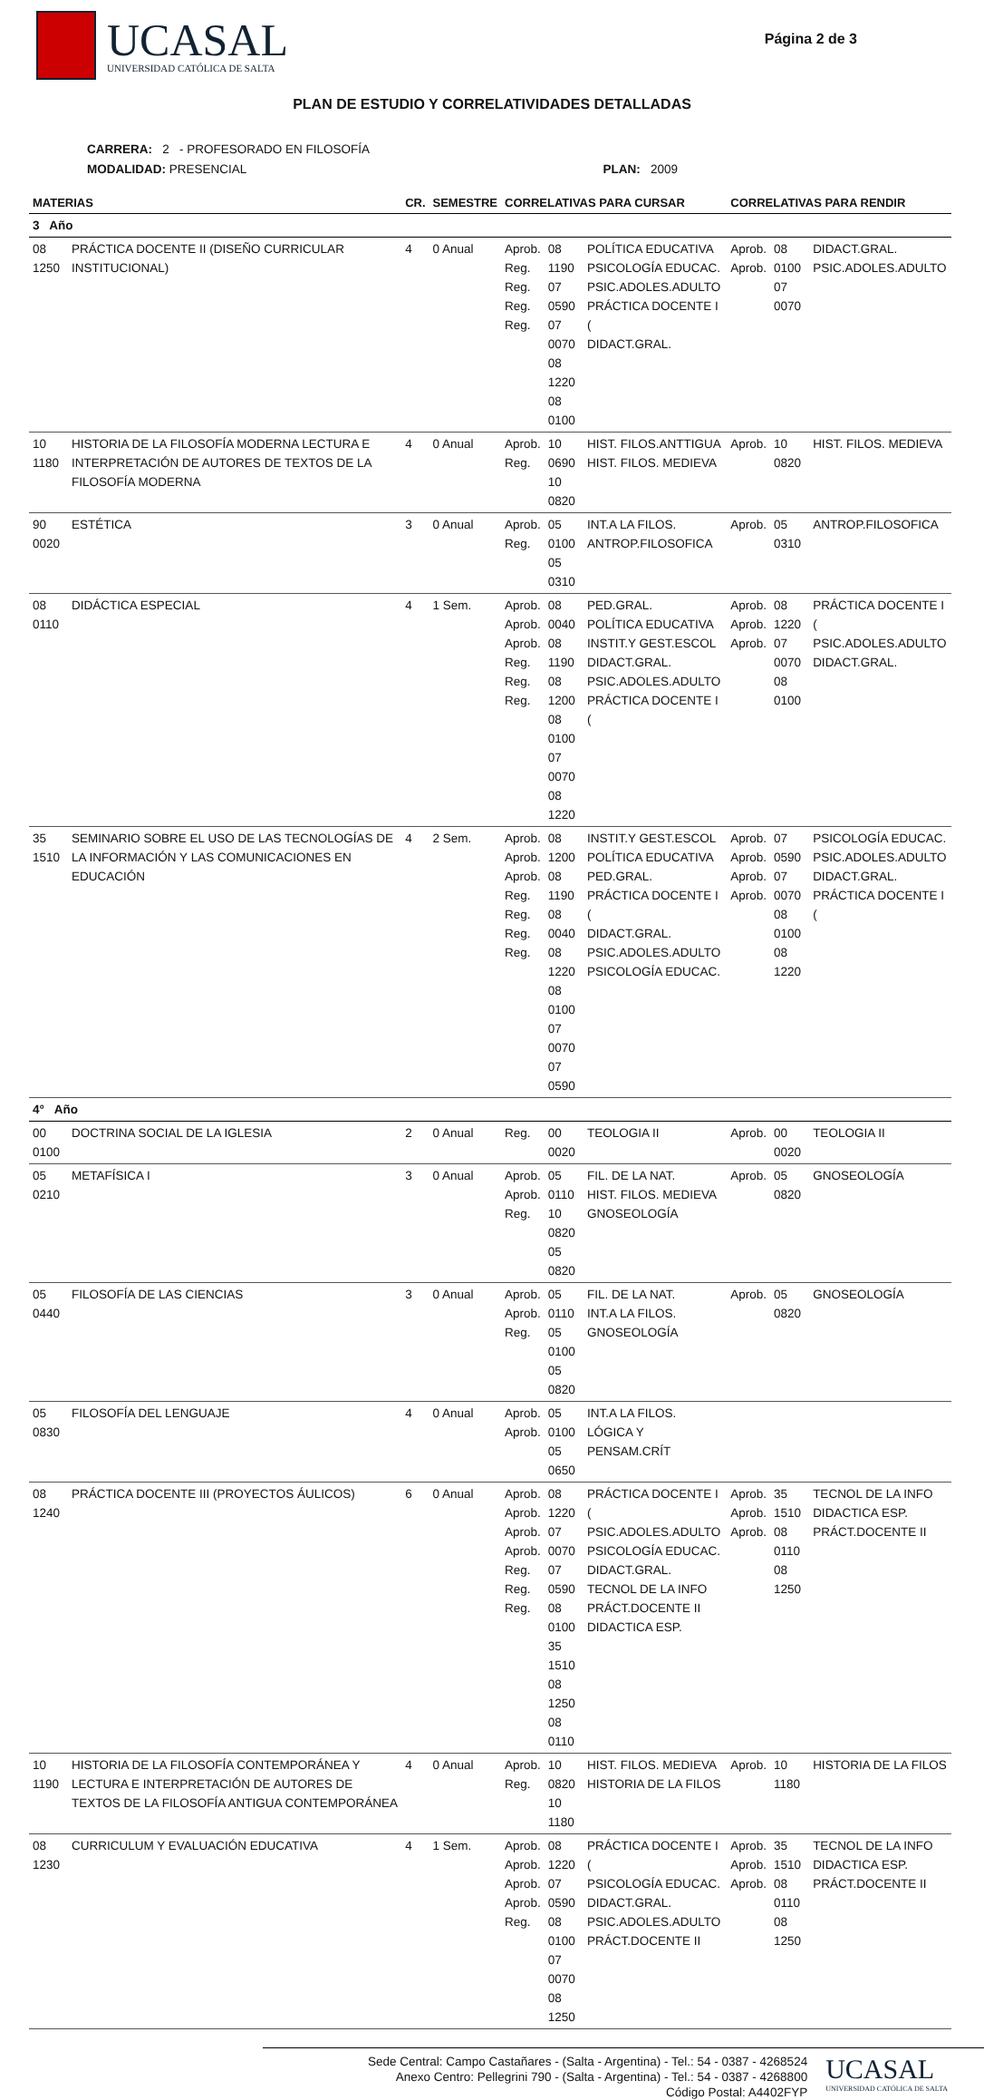UCASAL
UNIVERSIDAD CATÓLICA DE SALTA
Página 2 de 3
PLAN DE ESTUDIO Y CORRELATIVIDADES DETALLADAS
CARRERA: 2 - PROFESORADO EN FILOSOFÍA
MODALIDAD: PRESENCIAL PLAN: 2009
| MATERIAS | | CR. | SEMESTRE | CORRELATIVAS PARA CURSAR | | | CORRELATIVAS PARA RENDIR | | |
| --- | --- | --- | --- | --- | --- | --- | --- | --- | --- |
| 3 Año | | | | | | | | | |
| 08 1250 | PRÁCTICA DOCENTE II (DISEÑO CURRICULAR INSTITUCIONAL) | 4 | 0 Anual | Aprob. Reg. Reg. Reg. Reg. | 08 1190 07 0590 07 0070 08 1220 08 0100 | POLÍTICA EDUCATIVA PSICOLOGÍA EDUCAC. PSIC.ADOLES.ADULTO PRÁCTICA DOCENTE I ( DIDACT.GRAL. | Aprob. Aprob. | 08 0100 07 0070 | DIDACT.GRAL. PSIC.ADOLES.ADULTO |
| 10 1180 | HISTORIA DE LA FILOSOFÍA MODERNA LECTURA E INTERPRETACIÓN DE AUTORES DE TEXTOS DE LA FILOSOFÍA MODERNA | 4 | 0 Anual | Aprob. Reg. | 10 0690 10 0820 | HIST. FILOS.ANTTIGUA HIST. FILOS. MEDIEVA | Aprob. | 10 0820 | HIST. FILOS. MEDIEVA |
| 90 0020 | ESTÉTICA | 3 | 0 Anual | Aprob. Reg. | 05 0100 05 0310 | INT.A LA FILOS. ANTROP.FILOSOFICA | Aprob. | 05 0310 | ANTROP.FILOSOFICA |
| 08 0110 | DIDÁCTICA ESPECIAL | 4 | 1 Sem. | Aprob. Aprob. Aprob. Reg. Reg. Reg. | 08 0040 08 1190 08 1200 08 0100 07 0070 08 1220 | PED.GRAL. POLÍTICA EDUCATIVA INSTIT.Y GEST.ESCOL DIDACT.GRAL. PSIC.ADOLES.ADULTO PRÁCTICA DOCENTE I ( | Aprob. Aprob. Aprob. | 08 1220 07 0070 08 0100 | PRÁCTICA DOCENTE I ( PSIC.ADOLES.ADULTO DIDACT.GRAL. |
| 35 1510 | SEMINARIO SOBRE EL USO DE LAS TECNOLOGÍAS DE LA INFORMACIÓN Y LAS COMUNICACIONES EN EDUCACIÓN | 4 | 2 Sem. | Aprob. Aprob. Aprob. Reg. Reg. Reg. Reg. | 08 1200 08 1190 08 0040 08 1220 08 0100 07 0070 07 0590 | INSTIT.Y GEST.ESCOL POLÍTICA EDUCATIVA PED.GRAL. PRÁCTICA DOCENTE I ( DIDACT.GRAL. PSIC.ADOLES.ADULTO PSICOLOGÍA EDUCAC. | Aprob. Aprob. Aprob. Aprob. | 07 0590 07 0070 08 0100 08 1220 | PSICOLOGÍA EDUCAC. PSIC.ADOLES.ADULTO DIDACT.GRAL. PRÁCTICA DOCENTE I ( |
| 4° Año | | | | | | | | | |
| 00 0100 | DOCTRINA SOCIAL DE LA IGLESIA | 2 | 0 Anual | Reg. | 00 0020 | TEOLOGIA II | Aprob. | 00 0020 | TEOLOGIA II |
| 05 0210 | METAFÍSICA I | 3 | 0 Anual | Aprob. Aprob. Reg. | 05 0110 10 0820 05 0820 | FIL. DE LA NAT. HIST. FILOS. MEDIEVA GNOSEOLOGÍA | Aprob. | 05 0820 | GNOSEOLOGÍA |
| 05 0440 | FILOSOFÍA DE LAS CIENCIAS | 3 | 0 Anual | Aprob. Aprob. Reg. | 05 0110 05 0100 05 0820 | FIL. DE LA NAT. INT.A LA FILOS. GNOSEOLOGÍA | Aprob. | 05 0820 | GNOSEOLOGÍA |
| 05 0830 | FILOSOFÍA DEL LENGUAJE | 4 | 0 Anual | Aprob. Aprob. | 05 0100 05 0650 | INT.A LA FILOS. LÓGICA Y PENSAM.CRÍT | | | |
| 08 1240 | PRÁCTICA DOCENTE III (PROYECTOS ÁULICOS) | 6 | 0 Anual | Aprob. Aprob. Aprob. Aprob. Reg. Reg. Reg. | 08 1220 07 0070 07 0590 08 0100 35 1510 08 1250 08 0110 | PRÁCTICA DOCENTE I ( PSIC.ADOLES.ADULTO PSICOLOGÍA EDUCAC. DIDACT.GRAL. TECNOL DE LA INFO PRÁCT.DOCENTE II DIDACTICA ESP. | Aprob. Aprob. Aprob. | 35 1510 08 0110 08 1250 | TECNOL DE LA INFO DIDACTICA ESP. PRÁCT.DOCENTE II |
| 10 1190 | HISTORIA DE LA FILOSOFÍA CONTEMPORÁNEA Y LECTURA E INTERPRETACIÓN DE AUTORES DE TEXTOS DE LA FILOSOFÍA ANTIGUA CONTEMPORÁNEA | 4 | 0 Anual | Aprob. Reg. | 10 0820 10 1180 | HIST. FILOS. MEDIEVA HISTORIA DE LA FILOS | Aprob. | 10 1180 | HISTORIA DE LA FILOS |
| 08 1230 | CURRICULUM Y EVALUACIÓN EDUCATIVA | 4 | 1 Sem. | Aprob. Aprob. Aprob. Aprob. Reg. | 08 1220 07 0590 08 0100 07 0070 08 1250 | PRÁCTICA DOCENTE I ( PSICOLOGÍA EDUCAC. DIDACT.GRAL. PSIC.ADOLES.ADULTO PRÁCT.DOCENTE II | Aprob. Aprob. Aprob. | 35 1510 08 0110 08 1250 | TECNOL DE LA INFO DIDACTICA ESP. PRÁCT.DOCENTE II |
Sede Central: Campo Castañares - (Salta - Argentina) - Tel.: 54 - 0387 - 4268524
Anexo Centro: Pellegrini 790 - (Salta - Argentina) - Tel.: 54 - 0387 - 4268800
Código Postal: A4402FYP
UCASAL
UNIVERSIDAD CATÓLICA DE SALTA